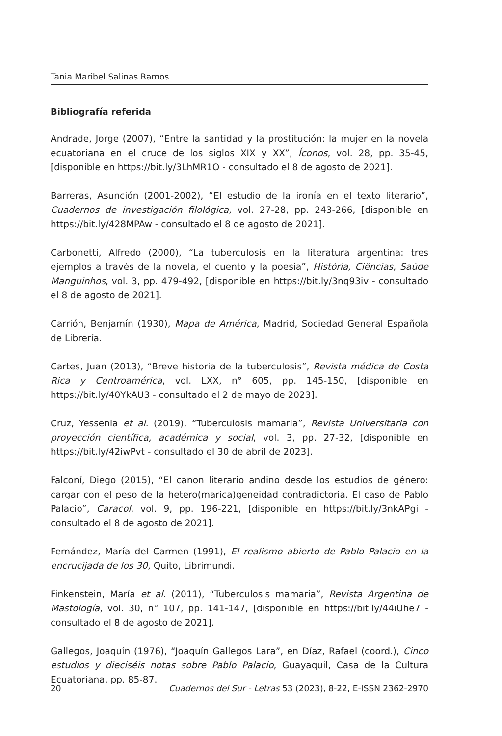Tania Maribel Salinas Ramos
Bibliografía referida
Andrade, Jorge (2007), “Entre la santidad y la prostitución: la mujer en la novela ecuatoriana en el cruce de los siglos XIX y XX”, Íconos, vol. 28, pp. 35-45, [disponible en https://bit.ly/3LhMR1O - consultado el 8 de agosto de 2021].
Barreras, Asunción (2001-2002), “El estudio de la ironía en el texto literario”, Cuadernos de investigación filológica, vol. 27-28, pp. 243-266, [disponible en https://bit.ly/428MPAw - consultado el 8 de agosto de 2021].
Carbonetti, Alfredo (2000), “La tuberculosis en la literatura argentina: tres ejemplos a través de la novela, el cuento y la poesía”, História, Ciências, Saúde Manguinhos, vol. 3, pp. 479-492, [disponible en https://bit.ly/3nq93iv - consultado el 8 de agosto de 2021].
Carrión, Benjamín (1930), Mapa de América, Madrid, Sociedad General Española de Librería.
Cartes, Juan (2013), “Breve historia de la tuberculosis”, Revista médica de Costa Rica y Centroamérica, vol. LXX, n° 605, pp. 145-150, [disponible en https://bit.ly/40YkAU3 - consultado el 2 de mayo de 2023].
Cruz, Yessenia et al. (2019), “Tuberculosis mamaria”, Revista Universitaria con proyección científica, académica y social, vol. 3, pp. 27-32, [disponible en https://bit.ly/42iwPvt - consultado el 30 de abril de 2023].
Falconí, Diego (2015), “El canon literario andino desde los estudios de género: cargar con el peso de la hetero(marica)geneidad contradictoria. El caso de Pablo Palacio”, Caracol, vol. 9, pp. 196-221, [disponible en https://bit.ly/3nkAPgi - consultado el 8 de agosto de 2021].
Fernández, María del Carmen (1991), El realismo abierto de Pablo Palacio en la encrucijada de los 30, Quito, Librimundi.
Finkenstein, María et al. (2011), “Tuberculosis mamaria”, Revista Argentina de Mastología, vol. 30, n° 107, pp. 141-147, [disponible en https://bit.ly/44iUhe7 - consultado el 8 de agosto de 2021].
Gallegos, Joaquín (1976), “Joaquín Gallegos Lara”, en Díaz, Rafael (coord.), Cinco estudios y dieciséis notas sobre Pablo Palacio, Guayaquil, Casa de la Cultura Ecuatoriana, pp. 85-87.
20 Cuadernos del Sur - Letras 53 (2023), 8-22, E-ISSN 2362-2970